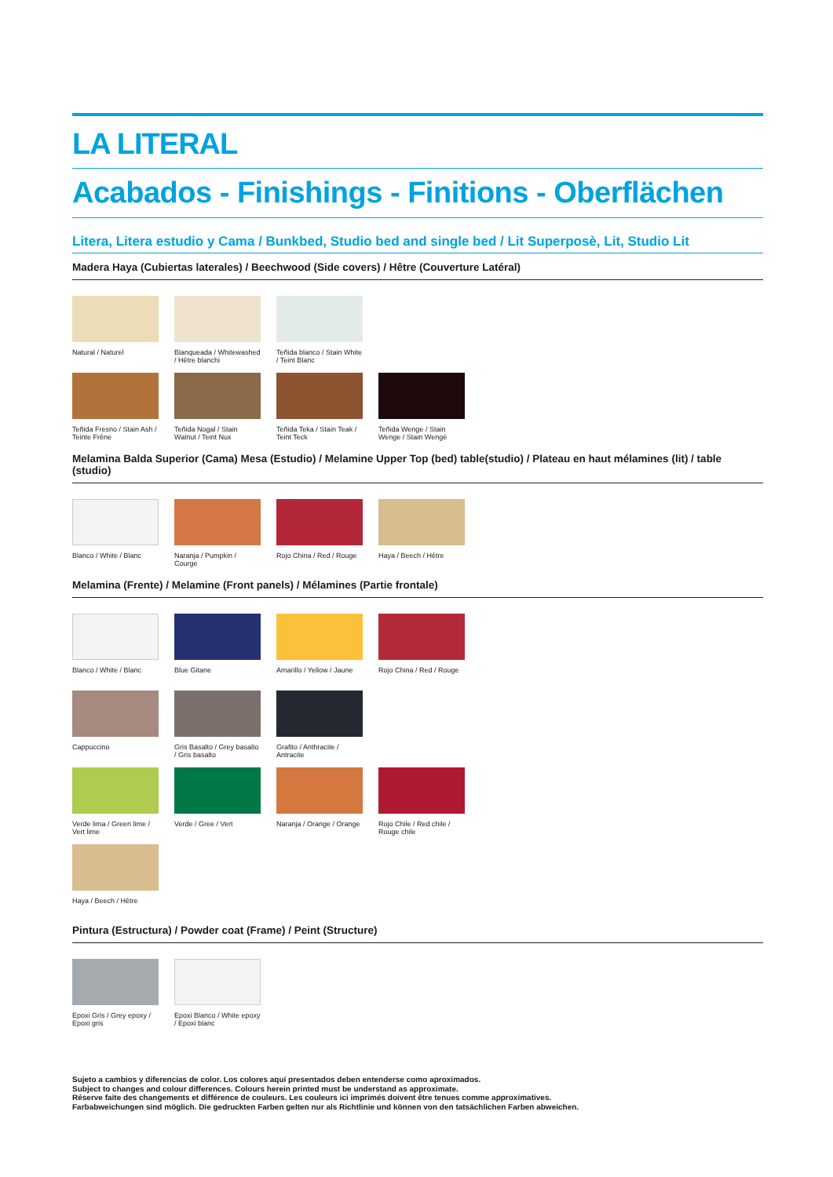LA LITERAL
Acabados - Finishings - Finitions - Oberflächen
Litera, Litera estudio y Cama / Bunkbed, Studio bed and single bed / Lit Superposè, Lit, Studio Lit
Madera Haya (Cubiertas laterales) / Beechwood (Side covers) / Hêtre (Couverture Latéral)
Natural / Naturel Blanqueada / Whitewashed / Hêtre blanchi
Teñida blanco / Stain White / Teint Blanc
Teñida Fresno / Stain Ash / Teinte Frêne
Teñida Nogal / Stain Walnut / Teint Nux
Teñida Teka / Stain Teak / Teint Teck
Teñida Wenge / Stain Wenge / Stain Wengè
Melamina Balda Superior (Cama) Mesa (Estudio) / Melamine Upper Top (bed) table(studio) / Plateau en haut mélamines (lit) / table (studio)
Blanco / White / Blanc
Naranja / Pumpkin / Courge
Rojo China / Red / Rouge
Haya / Beech / Hêtre
Melamina (Frente) / Melamine (Front panels) / Mélamines (Partie frontale)
Blanco / White / Blanc
Blue Gitane Amarillo / Yellow / Jaune
Rojo China / Red / Rouge
Cappuccino Gris Basalto / Grey basalto / Gris basalto
Grafito / Anthracite / Antracite
Verde lima / Green lime / Vert lime
Verde / Gree / Vert Naranja / Orange / Orange
Rojo Chile / Red chile / Rouge chile
Haya / Beech / Hêtre
Pintura (Estructura) / Powder coat (Frame) / Peint (Structure)
Epoxi Gris / Grey epoxy / Epoxi gris
Epoxi Blanco / White epoxy / Epoxi blanc
Sujeto a cambios y diferencias de color. Los colores aquí presentados deben entenderse como aproximados.
Subject to changes and colour differences. Colours herein printed must be understand as approximate.
Réserve faite des changements et différence de couleurs. Les couleurs ici imprimés doivent être tenues comme approximatives.
Farbabweichungen sind möglich. Die gedruckten Farben gelten nur als Richtlinie und können von den tatsächlichen Farben abweichen.